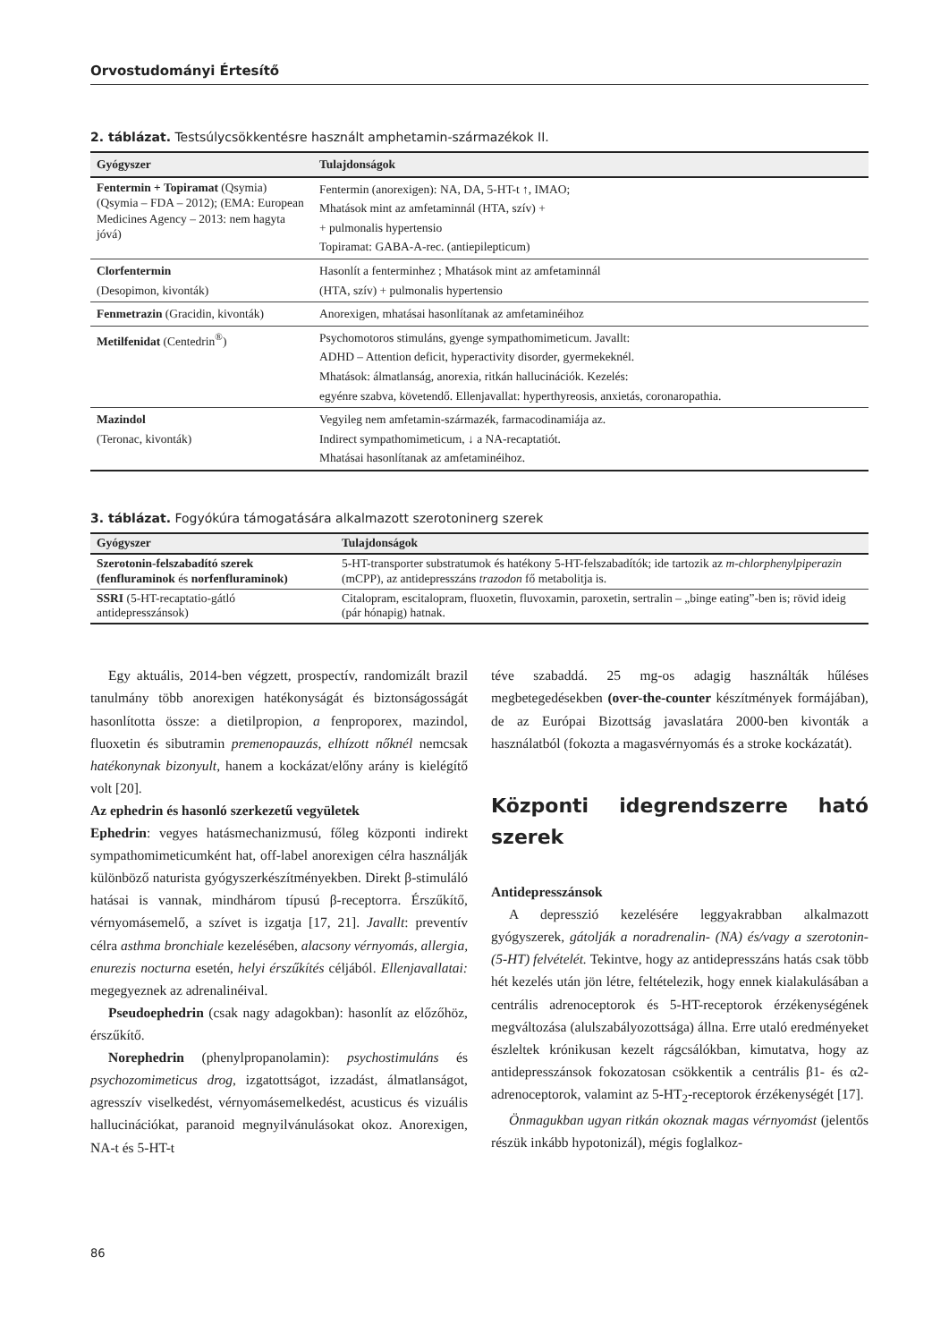Orvostudományi Értesítő
2. táblázat. Testsúlycsökkentésre használt amphetamin-származékok II.
| Gyógyszer | Tulajdonságok |
| --- | --- |
| Fentermin + Topiramat (Qsymia) (Qsymia – FDA – 2012); (EMA: European Medicines Agency – 2013: nem hagyta jóvá) | Fentermin (anorexigen): NA, DA, 5-HT-t ↑, IMAO; Mhatások mint az amfetaminnál (HTA, szív) + + pulmonalis hypertensio Topiramat: GABA-A-rec. (antiepilepticum) |
| Clorfentermin (Desopimon, kivonták) | Hasonlít a fenterminhez ; Mhatások mint az amfetaminnál (HTA, szív) + pulmonalis hypertensio |
| Fenmetrazin (Gracidin, kivonták) | Anorexigen, mhatásai hasonlítanak az amfetaminéihoz |
| Metilfenidat (Centedrin<sup>®</sup>) | Psychomotoros stimuláns, gyenge sympathomimeticum. Javallt: ADHD – Attention deficit, hyperactivity disorder, gyermekeknél. Mhatások: álmatlanság, anorexia, ritkán hallucinációk. Kezelés: egyénre szabva, követendő. Ellenjavallat: hyperthyreosis, anxietás, coronaropathia. |
| Mazindol (Teronac, kivonták) | Vegyileg nem amfetamin-származék, farmacodinamiája az. Indirect sympathomimeticum, ↓ a NA-recaptatiót. Mhatásai hasonlítanak az amfetaminéihoz. |
3. táblázat. Fogyókúra támogatására alkalmazott szerotoninerg szerek
| Gyógyszer | Tulajdonságok |
| --- | --- |
| Szerotonin-felszabadító szerek (fenfluraminok és norfenfluraminok) | 5-HT-transporter substratumok és hatékony 5-HT-felszabadítók; ide tartozik az m-chlorphenylpiperazin (mCPP), az antidepresszáns trazodon fő metabolitja is. |
| SSRI (5-HT-recaptatio-gátló antidepresszánsok) | Citalopram, escitalopram, fluoxetin, fluvoxamin, paroxetin, sertralin – „binge eating”-ben is; rövid ideig (pár hónapig) hatnak. |
Egy aktuális, 2014-ben végzett, prospectív, randomizált brazil tanulmány több anorexigen hatékonyságát és biztonságosságát hasonlította össze: a dietilpropion, a fenproporex, mazindol, fluoxetin és sibutramin premenopauzás, elhízott nőknél nemcsak hatékonynak bizonyult, hanem a kockázat/előny arány is kielégítő volt [20].
Az ephedrin és hasonló szerkezetű vegyületek
Ephedrin: vegyes hatásmechanizmusú, főleg központi indirekt sympathomimeticumként hat, off-label anorexigen célra használják különböző naturista gyógyszerkészítményekben. Direkt β-stimuláló hatásai is vannak, mindhárom típusú β-receptorra. Érszűkítő, vérnyomásemelő, a szívet is izgatja [17, 21]. Javallt: preventív célra asthma bronchiale kezelésében, alacsony vérnyomás, allergia, enurezis nocturna esetén, helyi érszűkítés céljából. Ellenjavallatai: megegyeznek az adrenalinéival.
Pseudoephedrin (csak nagy adagokban): hasonlít az előzőhöz, érszűkítő.
Norephedrin (phenylpropanolamin): psychostimuláns és psychozomimeticus drog, izgatottságot, izzadást, álmatlanságot, agresszív viselkedést, vérnyomásemelkedést, acusticus és vizuális hallucinációkat, paranoid megnyilvánulásokat okoz. Anorexigen, NA-t és 5-HT-t
téve szabaddá. 25 mg-os adagig használták hűléses megbetegedésekben (over-the-counter készítmények formájában), de az Európai Bizottság javaslatára 2000-ben kivonták a használatból (fokozta a magasvérnyomás és a stroke kockázatát).
Központi idegrendszerre ható szerek
Antidepresszánsok
A depresszió kezelésére leggyakrabban alkalmazott gyógyszerek, gátolják a noradrenalin- (NA) és/vagy a szerotonin- (5-HT) felvételét. Tekintve, hogy az antidepresszáns hatás csak több hét kezelés után jön létre, feltételezik, hogy ennek kialakulásában a centrális adrenoceptorok és 5-HT-receptorok érzékenységének megváltozása (alulszabályozottsága) állna. Erre utaló eredményeket észleltek krónikusan kezelt rágcsálókban, kimutatva, hogy az antidepresszánsok fokozatosan csökkentik a centrális β1- és α2-adrenoceptorok, valamint az 5-HT<sub>2</sub>-receptorok érzékenységét [17].
Önmagukban ugyan ritkán okoznak magas vérnyomást (jelentős részük inkább hypotonizál), mégis foglalkoz-
86